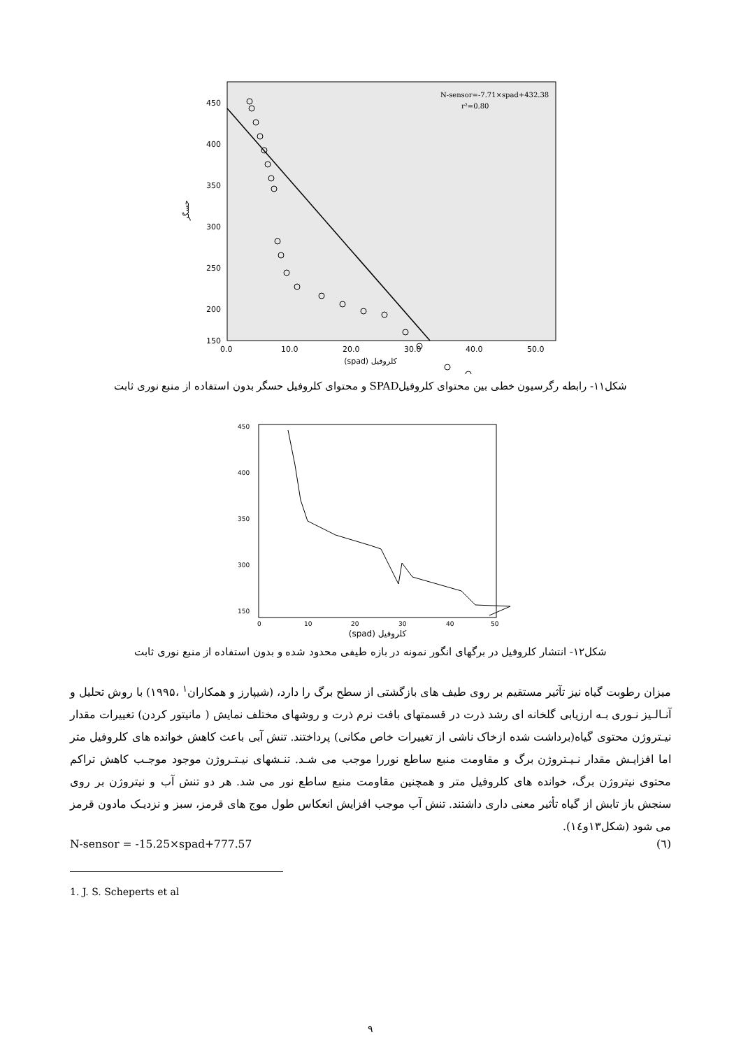N-sensor=-7.71×spad+432.38
r²=0.80
450
400
350
300
250
200
150
0.0
10.0
20.0
30.0
40.0
50.0
(spad) کلروفیل
حسگر
شکل۱۱- رابطه رگرسیون خطی بین محتوای کلروفیلSPAD و محتوای کلروفیل حسگر بدون استفاده از منبع نوری ثابت
450
400
350
300
150
0
10
20
30
40
50
(spad) کلروفیل
شکل۱۲- انتشار کلروفیل در برگهای انگور نمونه در بازه طیفی محدود شده و بدون استفاده از منبع نوری ثابت
میزان رطوبت گیاه نیز تآثیر مستقیم بر روی طیف های بازگشتی از سطح برگ را دارد، (شیپارز و همکاران<sup>۱</sup> ،۱۹۹۵) با روش تحلیل و آنـالـیز نـوری بـه ارزیابی گلخانه ای رشد ذرت در قسمتهای بافت نرم ذرت و روشهای مختلف نمایش ( مانیتور کردن) تغییرات مقدار نیـتروژن محتوی گیاه(برداشت شده ازخاک ناشی از تغییرات خاص مکانی) پرداختند. تنش آبی باعث کاهش خوانده های کلروفیل متر اما افزایـش مقدار نـیـتروژن برگ و مقاومت منبع ساطع نوررا موجب می شـد. تنـشهای نیـتـروژن موجود موجـب کاهش تراکم محتوی نیتروژن برگ، خوانده های کلروفیل متر و همچنین مقاومت منبع ساطع نور می شد. هر دو تنش آب و نیتروژن بر روی سنجش باز تابش از گیاه تأثیر معنی داری داشتند. تنش آب موجب افزایش انعکاس طول موج های قرمز، سبز و نزدیـک مادون قرمز می شود (شکل۱۳و۱٤).
N-sensor = -15.25×spad+777.57 (٦)
1. J. S. Scheperts et al
۹